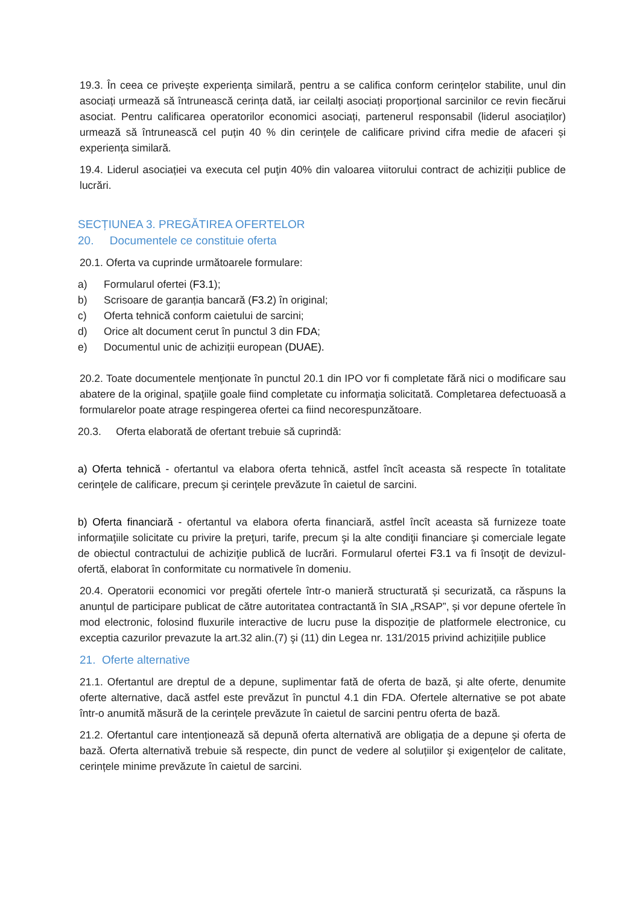19.3. În ceea ce privește experiența similară, pentru a se califica conform cerințelor stabilite, unul din asociați urmează să întrunească cerința dată, iar ceilalți asociați proporțional sarcinilor ce revin fiecărui asociat. Pentru calificarea operatorilor economici asociați, partenerul responsabil (liderul asociaților) urmează să întrunească cel puțin 40 % din cerințele de calificare privind cifra medie de afaceri și experiența similară.
19.4. Liderul asociației va executa cel puţin 40% din valoarea viitorului contract de achiziții publice de lucrări.
SECȚIUNEA 3. PREGĂTIREA OFERTELOR
20. Documentele ce constituie oferta
20.1. Oferta va cuprinde următoarele formulare:
a) Formularul ofertei (F3.1);
b) Scrisoare de garanția bancară (F3.2) în original;
c) Oferta tehnică conform caietului de sarcini;
d) Orice alt document cerut în punctul 3 din FDA;
e) Documentul unic de achiziții european (DUAE).
20.2. Toate documentele menţionate în punctul 20.1 din IPO vor fi completate fără nici o modificare sau abatere de la original, spaţiile goale fiind completate cu informaţia solicitată. Completarea defectuoasă a formularelor poate atrage respingerea ofertei ca fiind necorespunzătoare.
20.3. Oferta elaborată de ofertant trebuie să cuprindă:
a) Oferta tehnică - ofertantul va elabora oferta tehnică, astfel încît aceasta să respecte în totalitate cerinţele de calificare, precum şi cerinţele prevăzute în caietul de sarcini.
b) Oferta financiară - ofertantul va elabora oferta financiară, astfel încît aceasta să furnizeze toate informaţiile solicitate cu privire la preţuri, tarife, precum şi la alte condiţii financiare şi comerciale legate de obiectul contractului de achiziţie publică de lucrări. Formularul ofertei F3.1 va fi însoţit de devizul-ofertă, elaborat în conformitate cu normativele în domeniu.
20.4. Operatorii economici vor pregăti ofertele într-o manieră structurată și securizată, ca răspuns la anunțul de participare publicat de către autoritatea contractantă în SIA „RSAP”, și vor depune ofertele în mod electronic, folosind fluxurile interactive de lucru puse la dispoziție de platformele electronice, cu exceptia cazurilor prevazute la art.32 alin.(7) şi (11) din Legea nr. 131/2015 privind achizițiile publice
21. Oferte alternative
21.1. Ofertantul are dreptul de a depune, suplimentar fată de oferta de bază, şi alte oferte, denumite oferte alternative, dacă astfel este prevăzut în punctul 4.1 din FDA. Ofertele alternative se pot abate într-o anumită măsură de la cerințele prevăzute în caietul de sarcini pentru oferta de bază.
21.2. Ofertantul care intenționează să depună oferta alternativă are obligația de a depune şi oferta de bază. Oferta alternativă trebuie să respecte, din punct de vedere al soluțiilor şi exigențelor de calitate, cerințele minime prevăzute în caietul de sarcini.